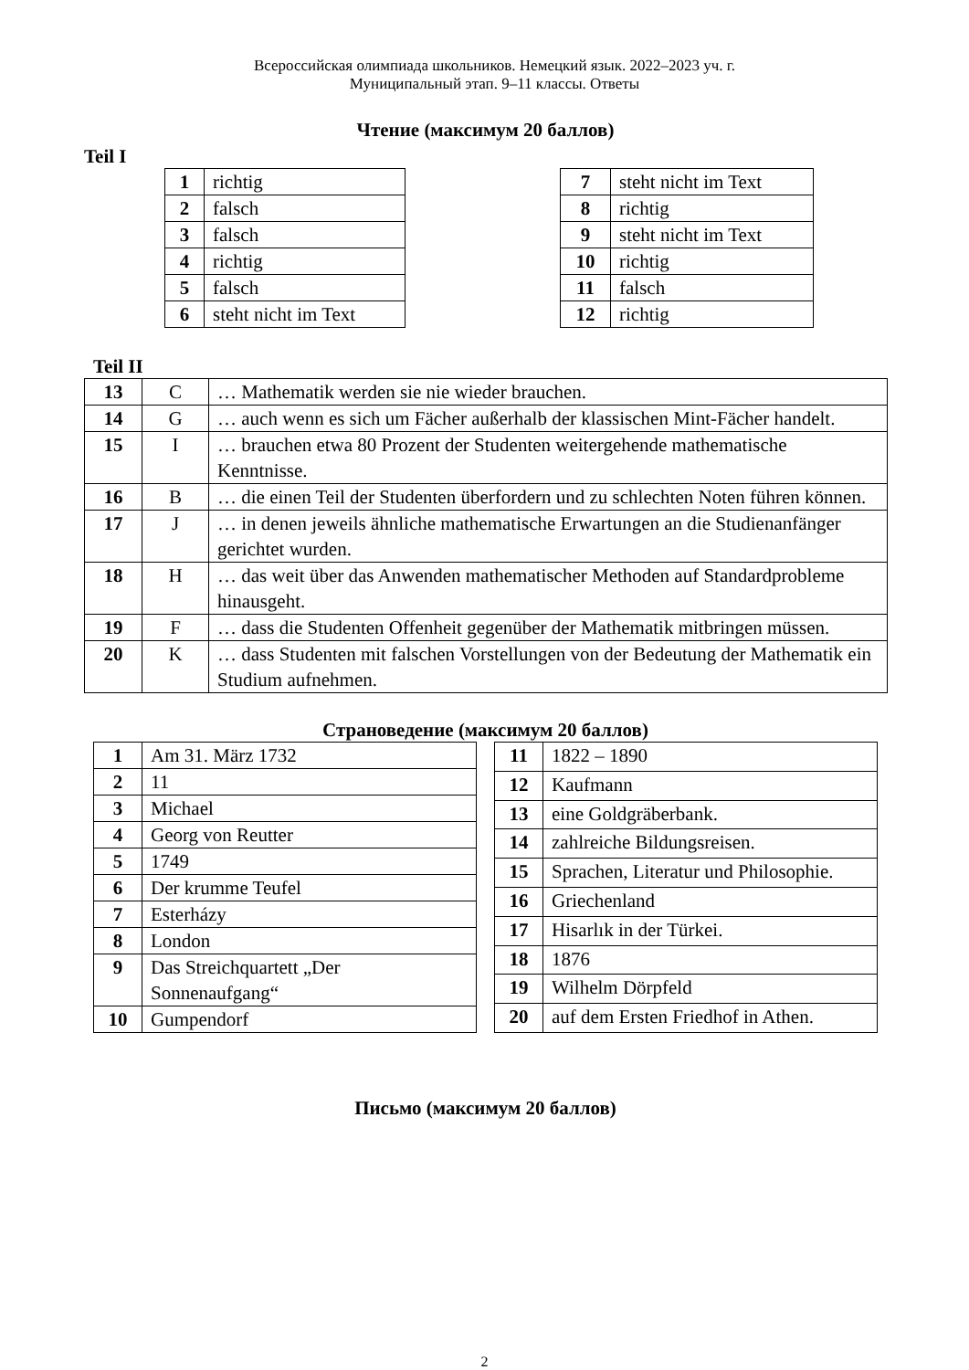Всероссийская олимпиада школьников. Немецкий язык. 2022–2023 уч. г.
Муниципальный этап. 9–11 классы. Ответы
Чтение (максимум 20 баллов)
Teil I
| 1 | richtig |
| 2 | falsch |
| 3 | falsch |
| 4 | richtig |
| 5 | falsch |
| 6 | steht nicht im Text |
| 7 | steht nicht im Text |
| 8 | richtig |
| 9 | steht nicht im Text |
| 10 | richtig |
| 11 | falsch |
| 12 | richtig |
Teil II
| 13 | C | … Mathematik werden sie nie wieder brauchen. |
| 14 | G | … auch wenn es sich um Fächer außerhalb der klassischen Mint-Fächer handelt. |
| 15 | I | … brauchen etwa 80 Prozent der Studenten weitergehende mathematische Kenntnisse. |
| 16 | B | … die einen Teil der Studenten überfordern und zu schlechten Noten führen können. |
| 17 | J | … in denen jeweils ähnliche mathematische Erwartungen an die Studienanfänger gerichtet wurden. |
| 18 | H | … das weit über das Anwenden mathematischer Methoden auf Standardprobleme hinausgeht. |
| 19 | F | … dass die Studenten Offenheit gegenüber der Mathematik mitbringen müssen. |
| 20 | K | … dass Studenten mit falschen Vorstellungen von der Bedeutung der Mathematik ein Studium aufnehmen. |
Страноведение (максимум 20 баллов)
| 1 | Am 31. März 1732 |
| 2 | 11 |
| 3 | Michael |
| 4 | Georg von Reutter |
| 5 | 1749 |
| 6 | Der krumme Teufel |
| 7 | Esterházy |
| 8 | London |
| 9 | Das Streichquartett „Der Sonnenaufgang“ |
| 10 | Gumpendorf |
| 11 | 1822 – 1890 |
| 12 | Kaufmann |
| 13 | eine Goldgräberbank. |
| 14 | zahlreiche Bildungsreisen. |
| 15 | Sprachen, Literatur und Philosophie. |
| 16 | Griechenland |
| 17 | Hisarlık in der Türkei. |
| 18 | 1876 |
| 19 | Wilhelm Dörpfeld |
| 20 | auf dem Ersten Friedhof in Athen. |
Письмо (максимум 20 баллов)
2